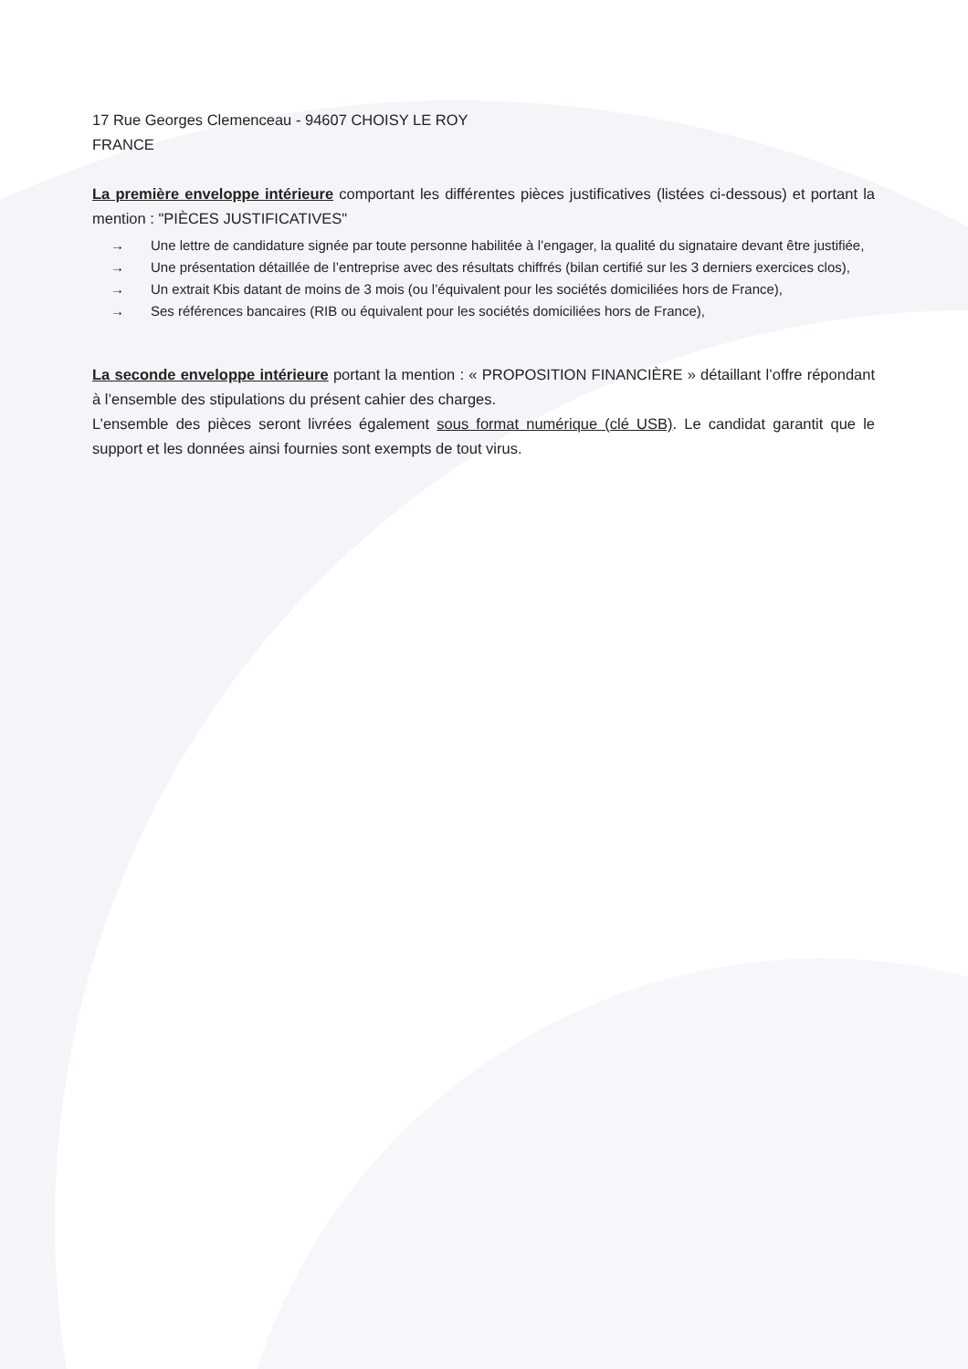17 Rue Georges Clemenceau - 94607 CHOISY LE ROY
FRANCE
La première enveloppe intérieure comportant les différentes pièces justificatives (listées ci-dessous) et portant la mention : "PIÈCES JUSTIFICATIVES"
→ Une lettre de candidature signée par toute personne habilitée à l’engager, la qualité du signataire devant être justifiée,
→ Une présentation détaillée de l’entreprise avec des résultats chiffrés (bilan certifié sur les 3 derniers exercices clos),
→ Un extrait Kbis datant de moins de 3 mois (ou l’équivalent pour les sociétés domiciliées hors de France),
→ Ses références bancaires (RIB ou équivalent pour les sociétés domiciliées hors de France),
La seconde enveloppe intérieure portant la mention : « PROPOSITION FINANCIÈRE » détaillant l’offre répondant à l’ensemble des stipulations du présent cahier des charges.
L’ensemble des pièces seront livrées également sous format numérique (clé USB). Le candidat garantit que le support et les données ainsi fournies sont exempts de tout virus.